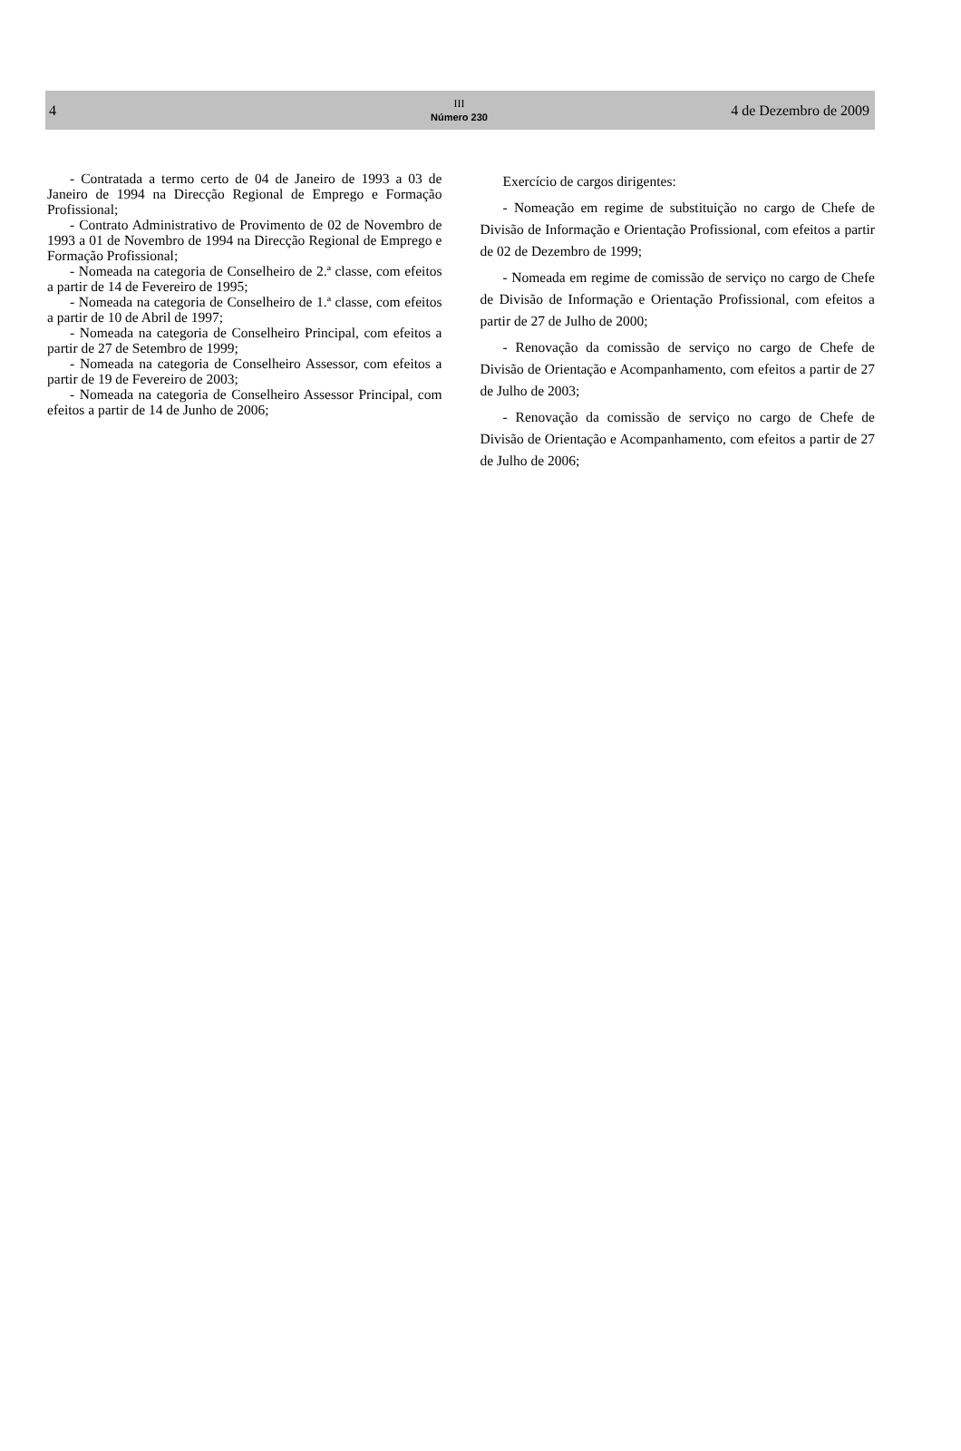4
III
Número 230
4 de Dezembro de 2009
- Contratada a termo certo de 04 de Janeiro de 1993 a 03 de Janeiro de 1994 na Direcção Regional de Emprego e Formação Profissional;
- Contrato Administrativo de Provimento de 02 de Novembro de 1993 a 01 de Novembro de 1994 na Direcção Regional de Emprego e Formação Profissional;
- Nomeada na categoria de Conselheiro de 2.ª classe, com efeitos a partir de 14 de Fevereiro de 1995;
- Nomeada na categoria de Conselheiro de 1.ª classe, com efeitos a partir de 10 de Abril de 1997;
- Nomeada na categoria de Conselheiro Principal, com efeitos a partir de 27 de Setembro de 1999;
- Nomeada na categoria de Conselheiro Assessor, com efeitos a partir de 19 de Fevereiro de 2003;
- Nomeada na categoria de Conselheiro Assessor Principal, com efeitos a partir de 14 de Junho de 2006;
Exercício de cargos dirigentes:
- Nomeação em regime de substituição no cargo de Chefe de Divisão de Informação e Orientação Profissional, com efeitos a partir de 02 de Dezembro de 1999;
- Nomeada em regime de comissão de serviço no cargo de Chefe de Divisão de Informação e Orientação Profissional, com efeitos a partir de 27 de Julho de 2000;
- Renovação da comissão de serviço no cargo de Chefe de Divisão de Orientação e Acompanhamento, com efeitos a partir de 27 de Julho de 2003;
- Renovação da comissão de serviço no cargo de Chefe de Divisão de Orientação e Acompanhamento, com efeitos a partir de 27 de Julho de 2006;